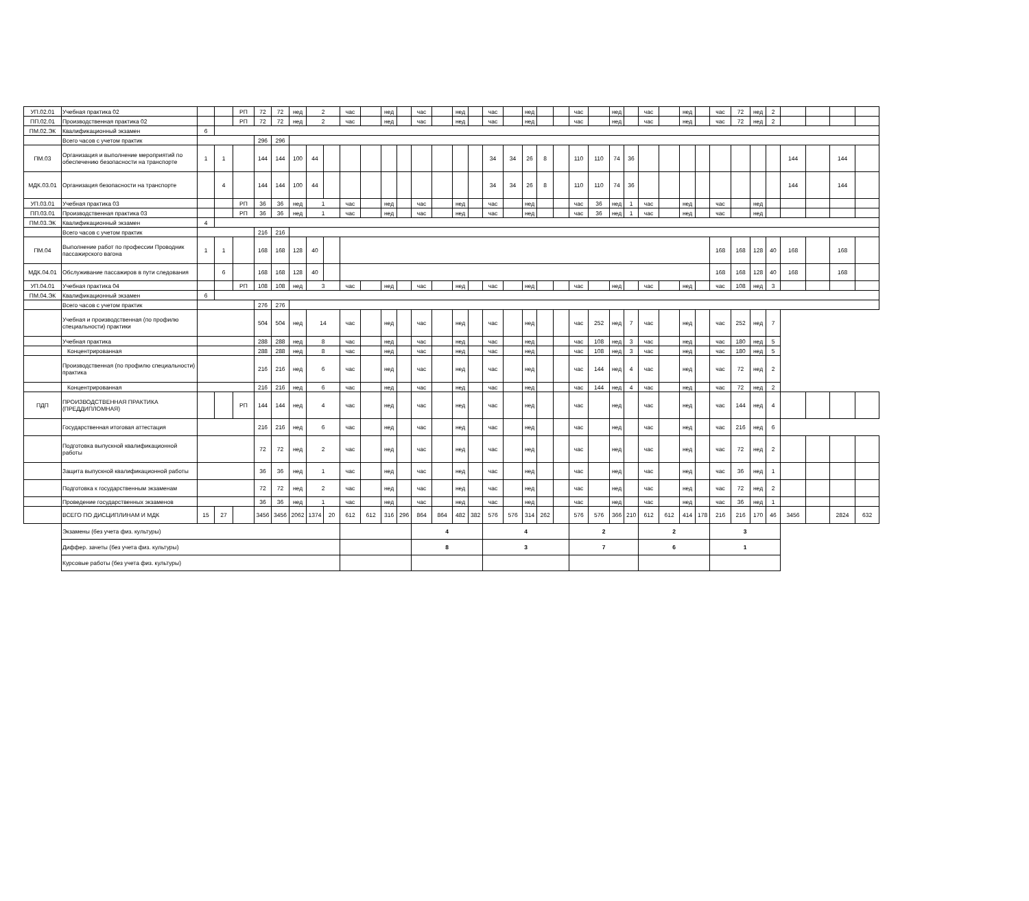| УП.02.01 | Учебная практика 02 | | | РП | 72 | 72 | нед | 2 | | час | | нед | | час | | нед | | час | | нед | | | час | | нед | | час | | нед | | час | 72 | нед | 2 | | | | |
| ПП.02.01 | Производственная практика 02 | | | РП | 72 | 72 | нед | 2 | | час | | нед | | час | | нед | | час | | нед | | | час | | нед | | час | | нед | | час | 72 | нед | 2 | | | | |
| ПМ.02.ЭК | Квалификационный экзамен | 6 | | | | | | | | | | | | | | | | | | | | | | | | | | | | | | | | | | | | |
| | Всего часов с учетом практик | | | | 296 | 296 | | | | | | | | | | | | | | | | | | | | | | | | | | | | | | | | |
| ПМ.03 | Организация и выполнение мероприятий по обеспечению безопасности на транспорте | 1 | 1 | | 144 | 144 | 100 | 44 | | | | | | | | | | 34 | 34 | 26 | 8 | | 110 | 110 | 74 | 36 | | | | | | | | | 144 | | 144 | |
| МДК.03.01 | Организация безопасности на транспорте | | 4 | | 144 | 144 | 100 | 44 | | | | | | | | | | 34 | 34 | 26 | 8 | | 110 | 110 | 74 | 36 | | | | | | | | | 144 | | 144 | |
| УП.03.01 | Учебная практика 03 | | | РП | 36 | 36 | нед | 1 | | час | | нед | | час | | нед | | час | | нед | | | час | 36 | нед | 1 | час | | нед | | час | | нед | | | | | |
| ПП.03.01 | Производственная практика 03 | | | РП | 36 | 36 | нед | 1 | | час | | нед | | час | | нед | | час | | нед | | | час | 36 | нед | 1 | час | | нед | | час | | нед | | | | | |
| ПМ.03.ЭК | Квалификационный экзамен | 4 | | | | | | | | | | | | | | | | | | | | | | | | | | | | | | | | | | | | |
| | Всего часов с учетом практик | | | | 216 | 216 | | | | | | | | | | | | | | | | | | | | | | | | | | | | | | | | |
| ПМ.04 | Выполнение работ по профессии Проводник пассажирского вагона | 1 | 1 | | 168 | 168 | 128 | 40 | | | | | | | | | | | | | | | | | | | | | | | 168 | 168 | 128 | 40 | 168 | | 168 | |
| МДК.04.01 | Обслуживание пассажиров в пути следования | | 6 | | 168 | 168 | 128 | 40 | | | | | | | | | | | | | | | | | | | | | | | 168 | 168 | 128 | 40 | 168 | | 168 | |
| УП.04.01 | Учебная практика 04 | | | РП | 108 | 108 | нед | 3 | | час | | нед | | час | | нед | | час | | нед | | | час | | нед | | час | | нед | | час | 108 | нед | 3 | | | | |
| ПМ.04.ЭК | Квалификационный экзамен | 6 | | | | | | | | | | | | | | | | | | | | | | | | | | | | | | | | | | | | |
| | Всего часов с учетом практик | | | | 276 | 276 | | | | | | | | | | | | | | | | | | | | | | | | | | | | | | | | |
| | Учебная и производственная (по профилю специальности) практики | | | | 504 | 504 | нед | 14 | | час | | нед | | час | | нед | | час | | нед | | | час | 252 | нед | 7 | час | | нед | | час | 252 | нед | 7 | | | | |
| | Учебная практика | | | | 288 | 288 | нед | 8 | | час | | нед | | час | | нед | | час | | нед | | | час | 108 | нед | 3 | час | | нед | | час | 180 | нед | 5 | | | | |
| | Концентрированная | | | | 288 | 288 | нед | 8 | | час | | нед | | час | | нед | | час | | нед | | | час | 108 | нед | 3 | час | | нед | | час | 180 | нед | 5 | | | | |
| | Производственная (по профилю специальности) практика | | | | 216 | 216 | нед | 6 | | час | | нед | | час | | нед | | час | | нед | | | час | 144 | нед | 4 | час | | нед | | час | 72 | нед | 2 | | | | |
| | Концентрированная | | | | 216 | 216 | нед | 6 | | час | | нед | | час | | нед | | час | | нед | | | час | 144 | нед | 4 | час | | нед | | час | 72 | нед | 2 | | | | |
| ПДП | ПРОИЗВОДСТВЕННАЯ ПРАКТИКА (ПРЕДДИПЛОМНАЯ) | | | РП | 144 | 144 | нед | 4 | | час | | нед | | час | | нед | | час | | нед | | | час | | нед | | час | | нед | | час | 144 | нед | 4 | | | | |
| | Государственная итоговая аттестация | | | | 216 | 216 | нед | 6 | | час | | нед | | час | | нед | | час | | нед | | | час | | нед | | час | | нед | | час | 216 | нед | 6 | | | | |
| | Подготовка выпускной квалификационной работы | | | | 72 | 72 | нед | 2 | | час | | нед | | час | | нед | | час | | нед | | | час | | нед | | час | | нед | | час | 72 | нед | 2 | | | | |
| | Защита выпускной квалификационной работы | | | | 36 | 36 | нед | 1 | | час | | нед | | час | | нед | | час | | нед | | | час | | нед | | час | | нед | | час | 36 | нед | 1 | | | | |
| | Подготовка к государственным экзаменам | | | | 72 | 72 | нед | 2 | | час | | нед | | час | | нед | | час | | нед | | | час | | нед | | час | | нед | | час | 72 | нед | 2 | | | | |
| | Проведение государственных экзаменов | | | | 36 | 36 | нед | 1 | | час | | нед | | час | | нед | | час | | нед | | | час | | нед | | час | | нед | | час | 36 | нед | 1 | | | | |
| | ВСЕГО ПО ДИСЦИПЛИНАМ И МДК | 15 | 27 | | 3456 | 3456 | 2062 | 1374 | 20 | 612 | 612 | 316 | 296 | 864 | 864 | 482 | 382 | 576 | 576 | 314 | 262 | | 576 | 576 | 366 | 210 | 612 | 612 | 414 | 178 | 216 | 216 | 170 | 46 | 3456 | | 2824 | 632 |
| | Экзамены (без учета физ. культуры) | | | | | | | | | | | | | 4 | | | | 4 | | | | | 2 | | | | 2 | | | | 3 | | | | | | | |
| | Диффер. зачеты (без учета физ. культуры) | | | | | | | | | | | | | 8 | | | | 3 | | | | | 7 | | | | 6 | | | | 1 | | | | | | | |
| | Курсовые работы (без учета физ. культуры) | | | | | | | | | | | | | | | | | | | | | | | | | | | | | | | | | | | | | |